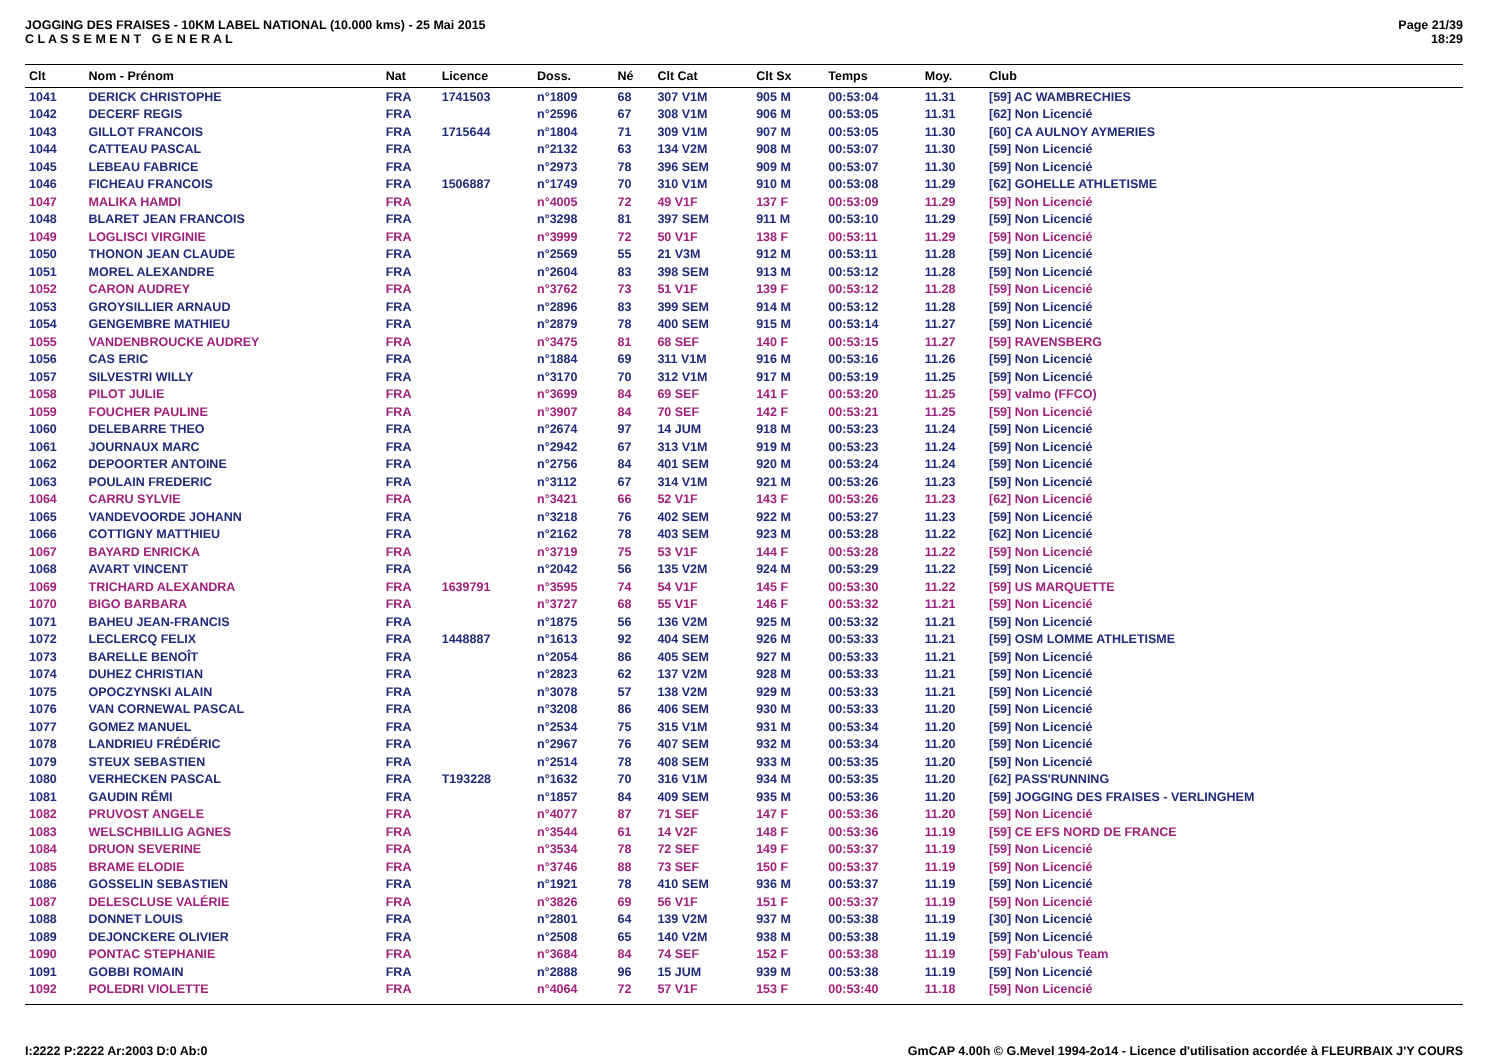JOGGING DES FRAISES - 10KM LABEL NATIONAL (10.000 kms) - 25 Mai 2015
C L A S S E M E N T G E N E R A L
Page 21/39
18:29
| Clt | Nom - Prénom | Nat | Licence | Doss. | Né | Clt Cat | Clt Sx | Temps | Moy. | Club |
| --- | --- | --- | --- | --- | --- | --- | --- | --- | --- | --- |
| 1041 | DERICK CHRISTOPHE | FRA | 1741503 | n°1809 | 68 | 307 V1M | 905 M | 00:53:04 | 11.31 | [59] AC WAMBRECHIES |
| 1042 | DECERF REGIS | FRA | | n°2596 | 67 | 308 V1M | 906 M | 00:53:05 | 11.31 | [62] Non Licencié |
| 1043 | GILLOT FRANCOIS | FRA | 1715644 | n°1804 | 71 | 309 V1M | 907 M | 00:53:05 | 11.30 | [60] CA AULNOY AYMERIES |
| 1044 | CATTEAU PASCAL | FRA | | n°2132 | 63 | 134 V2M | 908 M | 00:53:07 | 11.30 | [59] Non Licencié |
| 1045 | LEBEAU FABRICE | FRA | | n°2973 | 78 | 396 SEM | 909 M | 00:53:07 | 11.30 | [59] Non Licencié |
| 1046 | FICHEAU FRANCOIS | FRA | 1506887 | n°1749 | 70 | 310 V1M | 910 M | 00:53:08 | 11.29 | [62] GOHELLE ATHLETISME |
| 1047 | MALIKA HAMDI | FRA | | n°4005 | 72 | 49 V1F | 137 F | 00:53:09 | 11.29 | [59] Non Licencié |
| 1048 | BLARET JEAN FRANCOIS | FRA | | n°3298 | 81 | 397 SEM | 911 M | 00:53:10 | 11.29 | [59] Non Licencié |
| 1049 | LOGLISCI VIRGINIE | FRA | | n°3999 | 72 | 50 V1F | 138 F | 00:53:11 | 11.29 | [59] Non Licencié |
| 1050 | THONON JEAN CLAUDE | FRA | | n°2569 | 55 | 21 V3M | 912 M | 00:53:11 | 11.28 | [59] Non Licencié |
| 1051 | MOREL ALEXANDRE | FRA | | n°2604 | 83 | 398 SEM | 913 M | 00:53:12 | 11.28 | [59] Non Licencié |
| 1052 | CARON AUDREY | FRA | | n°3762 | 73 | 51 V1F | 139 F | 00:53:12 | 11.28 | [59] Non Licencié |
| 1053 | GROYSILLIER ARNAUD | FRA | | n°2896 | 83 | 399 SEM | 914 M | 00:53:12 | 11.28 | [59] Non Licencié |
| 1054 | GENGEMBRE MATHIEU | FRA | | n°2879 | 78 | 400 SEM | 915 M | 00:53:14 | 11.27 | [59] Non Licencié |
| 1055 | VANDENBROUCKE AUDREY | FRA | | n°3475 | 81 | 68 SEF | 140 F | 00:53:15 | 11.27 | [59] RAVENSBERG |
| 1056 | CAS ERIC | FRA | | n°1884 | 69 | 311 V1M | 916 M | 00:53:16 | 11.26 | [59] Non Licencié |
| 1057 | SILVESTRI WILLY | FRA | | n°3170 | 70 | 312 V1M | 917 M | 00:53:19 | 11.25 | [59] Non Licencié |
| 1058 | PILOT JULIE | FRA | | n°3699 | 84 | 69 SEF | 141 F | 00:53:20 | 11.25 | [59] valmo (FFCO) |
| 1059 | FOUCHER PAULINE | FRA | | n°3907 | 84 | 70 SEF | 142 F | 00:53:21 | 11.25 | [59] Non Licencié |
| 1060 | DELEBARRE THEO | FRA | | n°2674 | 97 | 14 JUM | 918 M | 00:53:23 | 11.24 | [59] Non Licencié |
| 1061 | JOURNAUX MARC | FRA | | n°2942 | 67 | 313 V1M | 919 M | 00:53:23 | 11.24 | [59] Non Licencié |
| 1062 | DEPOORTER ANTOINE | FRA | | n°2756 | 84 | 401 SEM | 920 M | 00:53:24 | 11.24 | [59] Non Licencié |
| 1063 | POULAIN FREDERIC | FRA | | n°3112 | 67 | 314 V1M | 921 M | 00:53:26 | 11.23 | [59] Non Licencié |
| 1064 | CARRU SYLVIE | FRA | | n°3421 | 66 | 52 V1F | 143 F | 00:53:26 | 11.23 | [62] Non Licencié |
| 1065 | VANDEVOORDE JOHANN | FRA | | n°3218 | 76 | 402 SEM | 922 M | 00:53:27 | 11.23 | [59] Non Licencié |
| 1066 | COTTIGNY MATTHIEU | FRA | | n°2162 | 78 | 403 SEM | 923 M | 00:53:28 | 11.22 | [62] Non Licencié |
| 1067 | BAYARD ENRICKA | FRA | | n°3719 | 75 | 53 V1F | 144 F | 00:53:28 | 11.22 | [59] Non Licencié |
| 1068 | AVART VINCENT | FRA | | n°2042 | 56 | 135 V2M | 924 M | 00:53:29 | 11.22 | [59] Non Licencié |
| 1069 | TRICHARD ALEXANDRA | FRA | 1639791 | n°3595 | 74 | 54 V1F | 145 F | 00:53:30 | 11.22 | [59] US MARQUETTE |
| 1070 | BIGO BARBARA | FRA | | n°3727 | 68 | 55 V1F | 146 F | 00:53:32 | 11.21 | [59] Non Licencié |
| 1071 | BAHEU JEAN-FRANCIS | FRA | | n°1875 | 56 | 136 V2M | 925 M | 00:53:32 | 11.21 | [59] Non Licencié |
| 1072 | LECLERCQ FELIX | FRA | 1448887 | n°1613 | 92 | 404 SEM | 926 M | 00:53:33 | 11.21 | [59] OSM LOMME ATHLETISME |
| 1073 | BARELLE BENOÎT | FRA | | n°2054 | 86 | 405 SEM | 927 M | 00:53:33 | 11.21 | [59] Non Licencié |
| 1074 | DUHEZ CHRISTIAN | FRA | | n°2823 | 62 | 137 V2M | 928 M | 00:53:33 | 11.21 | [59] Non Licencié |
| 1075 | OPOCZYNSKI ALAIN | FRA | | n°3078 | 57 | 138 V2M | 929 M | 00:53:33 | 11.21 | [59] Non Licencié |
| 1076 | VAN CORNEWAL PASCAL | FRA | | n°3208 | 86 | 406 SEM | 930 M | 00:53:33 | 11.20 | [59] Non Licencié |
| 1077 | GOMEZ MANUEL | FRA | | n°2534 | 75 | 315 V1M | 931 M | 00:53:34 | 11.20 | [59] Non Licencié |
| 1078 | LANDRIEU FRÉDÉRIC | FRA | | n°2967 | 76 | 407 SEM | 932 M | 00:53:34 | 11.20 | [59] Non Licencié |
| 1079 | STEUX SEBASTIEN | FRA | | n°2514 | 78 | 408 SEM | 933 M | 00:53:35 | 11.20 | [59] Non Licencié |
| 1080 | VERHECKEN PASCAL | FRA | T193228 | n°1632 | 70 | 316 V1M | 934 M | 00:53:35 | 11.20 | [62] PASS'RUNNING |
| 1081 | GAUDIN RÉMI | FRA | | n°1857 | 84 | 409 SEM | 935 M | 00:53:36 | 11.20 | [59] JOGGING DES FRAISES - VERLINGHEM |
| 1082 | PRUVOST ANGELE | FRA | | n°4077 | 87 | 71 SEF | 147 F | 00:53:36 | 11.20 | [59] Non Licencié |
| 1083 | WELSCHBILLIG AGNES | FRA | | n°3544 | 61 | 14 V2F | 148 F | 00:53:36 | 11.19 | [59] CE EFS NORD DE FRANCE |
| 1084 | DRUON SEVERINE | FRA | | n°3534 | 78 | 72 SEF | 149 F | 00:53:37 | 11.19 | [59] Non Licencié |
| 1085 | BRAME ELODIE | FRA | | n°3746 | 88 | 73 SEF | 150 F | 00:53:37 | 11.19 | [59] Non Licencié |
| 1086 | GOSSELIN SEBASTIEN | FRA | | n°1921 | 78 | 410 SEM | 936 M | 00:53:37 | 11.19 | [59] Non Licencié |
| 1087 | DELESCLUSE VALÉRIE | FRA | | n°3826 | 69 | 56 V1F | 151 F | 00:53:37 | 11.19 | [59] Non Licencié |
| 1088 | DONNET LOUIS | FRA | | n°2801 | 64 | 139 V2M | 937 M | 00:53:38 | 11.19 | [30] Non Licencié |
| 1089 | DEJONCKERE OLIVIER | FRA | | n°2508 | 65 | 140 V2M | 938 M | 00:53:38 | 11.19 | [59] Non Licencié |
| 1090 | PONTAC STEPHANIE | FRA | | n°3684 | 84 | 74 SEF | 152 F | 00:53:38 | 11.19 | [59] Fab'ulous Team |
| 1091 | GOBBI ROMAIN | FRA | | n°2888 | 96 | 15 JUM | 939 M | 00:53:38 | 11.19 | [59] Non Licencié |
| 1092 | POLEDRI VIOLETTE | FRA | | n°4064 | 72 | 57 V1F | 153 F | 00:53:40 | 11.18 | [59] Non Licencié |
I:2222 P:2222 Ar:2003 D:0 Ab:0 GmCAP 4.00h © G.Mevel 1994-2o14 - Licence d'utilisation accordée à FLEURBAIX J'Y COURS